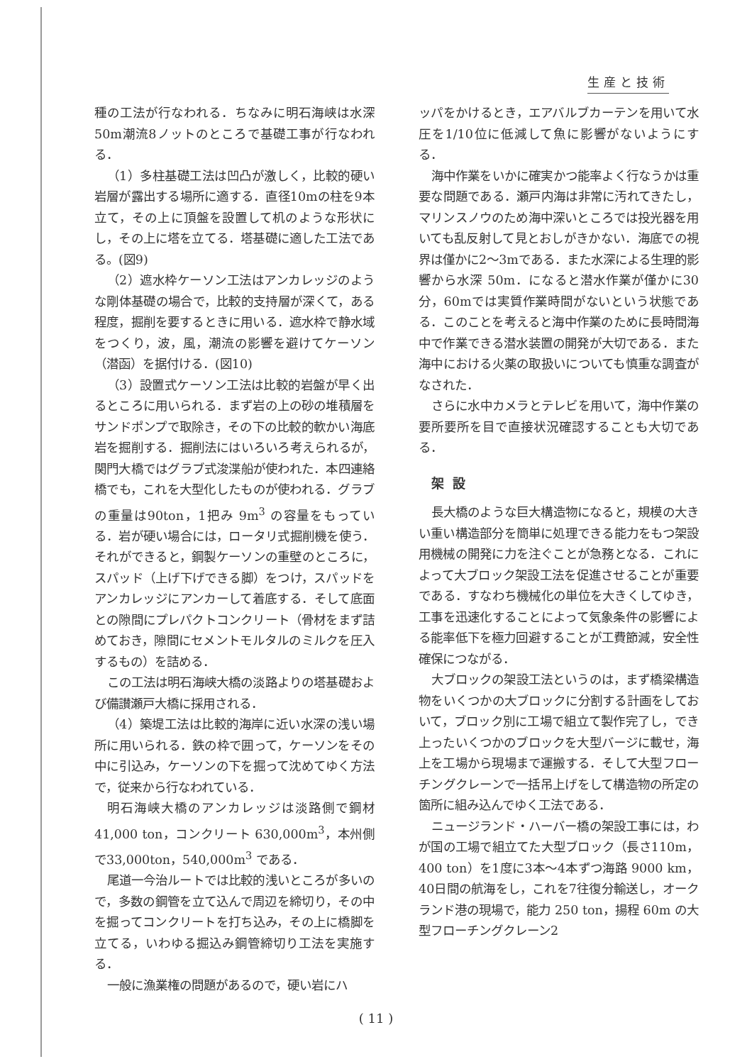生産と技術
種の工法が行なわれる．ちなみに明石海峡は水深50m潮流8ノットのところで基礎工事が行なわれる．
（1）多柱基礎工法は凹凸が激しく，比較的硬い岩層が露出する場所に適する．直径10mの柱を9本立て，その上に頂盤を設置して机のような形状にし，その上に塔を立てる．塔基礎に適した工法である。(図9)
（2）遮水枠ケーソン工法はアンカレッジのような剛体基礎の場合で，比較的支持層が深くて，ある程度，掘削を要するときに用いる．遮水枠で静水域をつくり，波，風，潮流の影響を避けてケーソン（潜函）を据付ける．(図10)
（3）設置式ケーソン工法は比較的岩盤が早く出るところに用いられる．まず岩の上の砂の堆積層をサンドポンプで取除き，その下の比較的軟かい海底岩を掘削する．掘削法にはいろいろ考えられるが，関門大橋ではグラブ式浚渫船が使われた．本四連絡橋でも，これを大型化したものが使われる．グラブの重量は90ton，1把み 9m<sup>3</sup> の容量をもっている．岩が硬い場合には，ロータリ式掘削機を使う．それができると，鋼製ケーソンの重壁のところに，スパッド（上げ下げできる脚）をつけ，スパッドをアンカレッジにアンカーして着底する．そして底面との隙間にプレパクトコンクリート（骨材をまず詰めておき，隙間にセメントモルタルのミルクを圧入するもの）を詰める．
この工法は明石海峡大橋の淡路よりの塔基礎および備讃瀬戸大橋に採用される．
（4）築堤工法は比較的海岸に近い水深の浅い場所に用いられる．鉄の枠で囲って，ケーソンをその中に引込み，ケーソンの下を掘って沈めてゆく方法で，従来から行なわれている．
明石海峡大橋のアンカレッジは淡路側で鋼材41,000 ton，コンクリート 630,000m<sup>3</sup>，本州側で33,000ton，540,000m<sup>3</sup> である．
尾道一今治ルートでは比較的浅いところが多いので，多数の鋼管を立て込んで周辺を締切り，その中を掘ってコンクリートを打ち込み，その上に橋脚を立てる，いわゆる掘込み鋼管締切り工法を実施する．
一般に漁業権の問題があるので，硬い岩にハ
ッパをかけるとき，エアバルブカーテンを用いて水圧を1/10位に低減して魚に影響がないようにする．
海中作業をいかに確実かつ能率よく行なうかは重要な問題である．瀬戸内海は非常に汚れてきたし，マリンスノウのため海中深いところでは投光器を用いても乱反射して見とおしがきかない．海底での視界は僅かに2～3mである．また水深による生理的影響から水深 50m．になると潜水作業が僅かに30分，60mでは実質作業時間がないという状態である．このことを考えると海中作業のために長時間海中で作業できる潜水装置の開発が大切である．また海中における火薬の取扱いについても慎重な調査がなされた．
さらに水中カメラとテレビを用いて，海中作業の要所要所を目で直接状況確認することも大切である．
架設
長大橋のような巨大構造物になると，規模の大きい重い構造部分を簡単に処理できる能力をもつ架設用機械の開発に力を注ぐことが急務となる．これによって大ブロック架設工法を促進させることが重要である．すなわち機械化の単位を大きくしてゆき，工事を迅速化することによって気象条件の影響による能率低下を極力回避することが工費節減，安全性確保につながる．
大ブロックの架設工法というのは，まず橋梁構造物をいくつかの大ブロックに分割する計画をしておいて，ブロック別に工場で組立て製作完了し，でき上ったいくつかのブロックを大型バージに載せ，海上を工場から現場まで運搬する．そして大型フローチングクレーンで一括吊上げをして構造物の所定の箇所に組み込んでゆく工法である．
ニュージランド・ハーバー橋の架設工事には，わが国の工場で組立てた大型ブロック（長さ110m， 400 ton）を1度に3本～4本ずつ海路 9000 km，40日間の航海をし，これを7往復分輸送し，オークランド港の現場で，能力 250 ton，揚程 60m の大型フローチングクレーン2
( 11 )